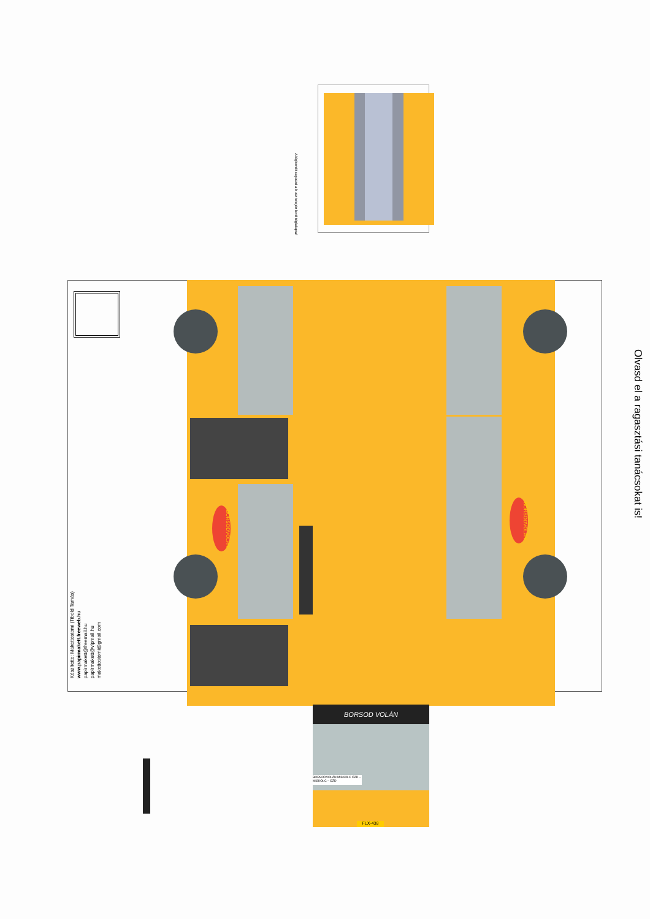A légkondit ragaszd a busz tetején levő téglalapra!
BORSODVOLÁN
BORSODVOLÁN
Készítette: Makettostomi (Tibold Tamás)
www.papirmakett.freeweb.hu
papirmakett@freemail.hu
papirmakett@vipmail.hu
makettostomi@gmail.com
Olvasd el a ragasztási tanácsokat is!
BORSOD VOLÁN
BORSODVOLÁN MISKOLC ÓZD – MISKOLC – ÓZD
FLX-438